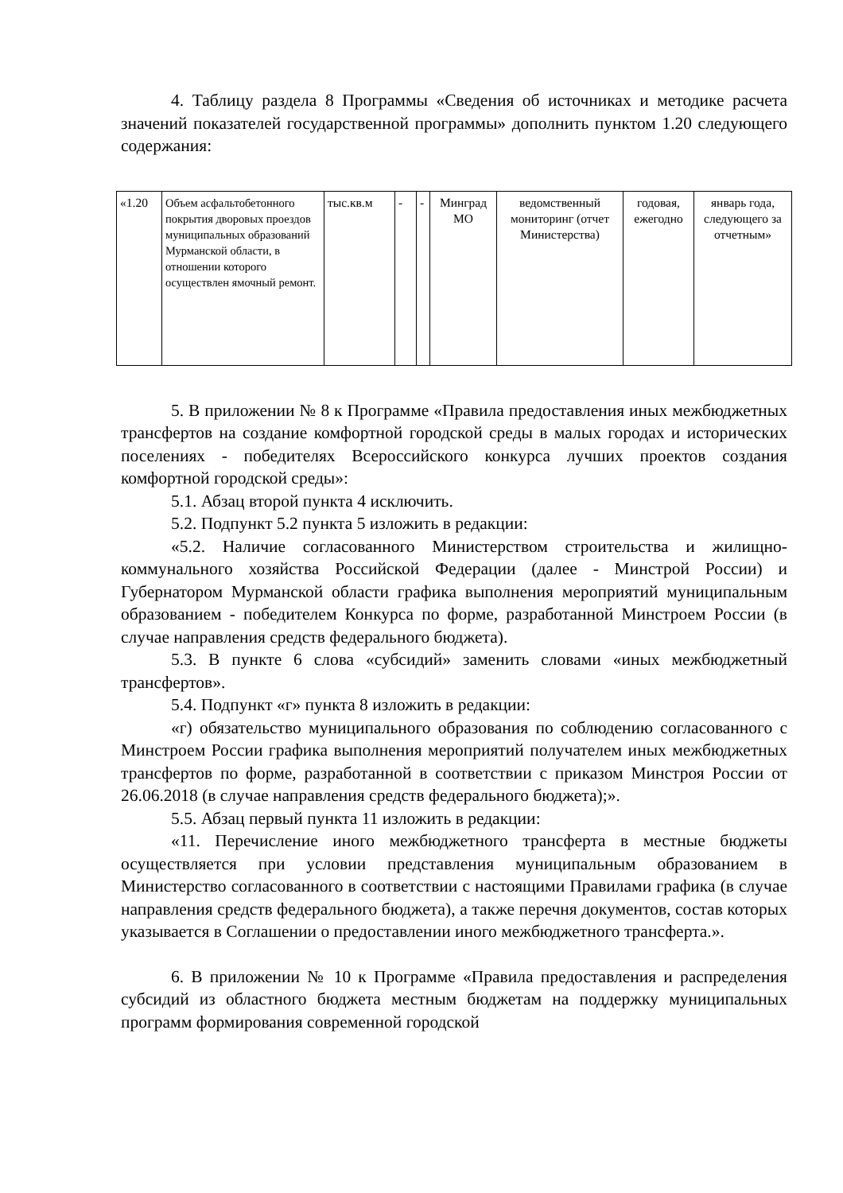4. Таблицу раздела 8 Программы «Сведения об источниках и методике расчета значений показателей государственной программы» дополнить пунктом 1.20 следующего содержания:
| «1.20 | Объем асфальтобетонного покрытия дворовых проездов муниципальных образований Мурманской области, в отношении которого осуществлен ямочный ремонт. | тыс.кв.м | - | - | Минград МО | ведомственный мониторинг (отчет Министерства) | годовая, ежегодно | январь года, следующего за отчетным» |
5. В приложении № 8 к Программе «Правила предоставления иных межбюджетных трансфертов на создание комфортной городской среды в малых городах и исторических поселениях - победителях Всероссийского конкурса лучших проектов создания комфортной городской среды»:
5.1. Абзац второй пункта 4 исключить.
5.2. Подпункт 5.2 пункта 5 изложить в редакции:
«5.2. Наличие согласованного Министерством строительства и жилищно-коммунального хозяйства Российской Федерации (далее - Минстрой России) и Губернатором Мурманской области графика выполнения мероприятий муниципальным образованием - победителем Конкурса по форме, разработанной Минстроем России (в случае направления средств федерального бюджета).
5.3. В пункте 6 слова «субсидий» заменить словами «иных межбюджетный трансфертов».
5.4. Подпункт «г» пункта 8 изложить в редакции:
«г) обязательство муниципального образования по соблюдению согласованного с Минстроем России графика выполнения мероприятий получателем иных межбюджетных трансфертов по форме, разработанной в соответствии с приказом Минстроя России от 26.06.2018 (в случае направления средств федерального бюджета);».
5.5. Абзац первый пункта 11 изложить в редакции:
«11. Перечисление иного межбюджетного трансферта в местные бюджеты осуществляется при условии представления муниципальным образованием в Министерство согласованного в соответствии с настоящими Правилами графика (в случае направления средств федерального бюджета), а также перечня документов, состав которых указывается в Соглашении о предоставлении иного межбюджетного трансферта.».
6. В приложении № 10 к Программе «Правила предоставления и распределения субсидий из областного бюджета местным бюджетам на поддержку муниципальных программ формирования современной городской